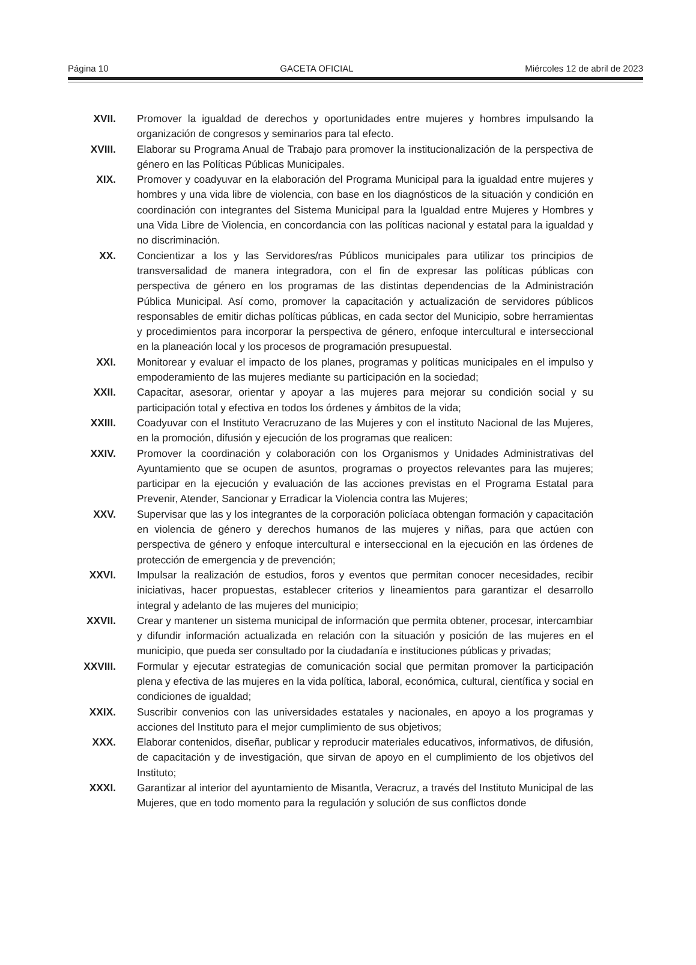Página 10 GACETA OFICIAL Miércoles 12 de abril de 2023
XVII. Promover la igualdad de derechos y oportunidades entre mujeres y hombres impulsando la organización de congresos y seminarios para tal efecto.
XVIII. Elaborar su Programa Anual de Trabajo para promover la institucionalización de la perspectiva de género en las Políticas Públicas Municipales.
XIX. Promover y coadyuvar en la elaboración del Programa Municipal para la igualdad entre mujeres y hombres y una vida libre de violencia, con base en los diagnósticos de la situación y condición en coordinación con integrantes del Sistema Municipal para la Igualdad entre Mujeres y Hombres y una Vida Libre de Violencia, en concordancia con las políticas nacional y estatal para la igualdad y no discriminación.
XX. Concientizar a los y las Servidores/ras Públicos municipales para utilizar tos principios de transversalidad de manera integradora, con el fin de expresar las políticas públicas con perspectiva de género en los programas de las distintas dependencias de la Administración Pública Municipal. Así como, promover la capacitación y actualización de servidores públicos responsables de emitir dichas políticas públicas, en cada sector del Municipio, sobre herramientas y procedimientos para incorporar la perspectiva de género, enfoque intercultural e interseccional en la planeación local y los procesos de programación presupuestal.
XXI. Monitorear y evaluar el impacto de los planes, programas y políticas municipales en el impulso y empoderamiento de las mujeres mediante su participación en la sociedad;
XXII. Capacitar, asesorar, orientar y apoyar a las mujeres para mejorar su condición social y su participación total y efectiva en todos los órdenes y ámbitos de la vida;
XXIII. Coadyuvar con el Instituto Veracruzano de las Mujeres y con el instituto Nacional de las Mujeres, en la promoción, difusión y ejecución de los programas que realicen:
XXIV. Promover la coordinación y colaboración con los Organismos y Unidades Administrativas del Ayuntamiento que se ocupen de asuntos, programas o proyectos relevantes para las mujeres; participar en la ejecución y evaluación de las acciones previstas en el Programa Estatal para Prevenir, Atender, Sancionar y Erradicar la Violencia contra las Mujeres;
XXV. Supervisar que las y los integrantes de la corporación policíaca obtengan formación y capacitación en violencia de género y derechos humanos de las mujeres y niñas, para que actúen con perspectiva de género y enfoque intercultural e interseccional en la ejecución en las órdenes de protección de emergencia y de prevención;
XXVI. Impulsar la realización de estudios, foros y eventos que permitan conocer necesidades, recibir iniciativas, hacer propuestas, establecer criterios y lineamientos para garantizar el desarrollo integral y adelanto de las mujeres del municipio;
XXVII. Crear y mantener un sistema municipal de información que permita obtener, procesar, intercambiar y difundir información actualizada en relación con la situación y posición de las mujeres en el municipio, que pueda ser consultado por la ciudadanía e instituciones públicas y privadas;
XXVIII. Formular y ejecutar estrategias de comunicación social que permitan promover la participación plena y efectiva de las mujeres en la vida política, laboral, económica, cultural, científica y social en condiciones de igualdad;
XXIX. Suscribir convenios con las universidades estatales y nacionales, en apoyo a los programas y acciones del Instituto para el mejor cumplimiento de sus objetivos;
XXX. Elaborar contenidos, diseñar, publicar y reproducir materiales educativos, informativos, de difusión, de capacitación y de investigación, que sirvan de apoyo en el cumplimiento de los objetivos del Instituto;
XXXI. Garantizar al interior del ayuntamiento de Misantla, Veracruz, a través del Instituto Municipal de las Mujeres, que en todo momento para la regulación y solución de sus conflictos donde